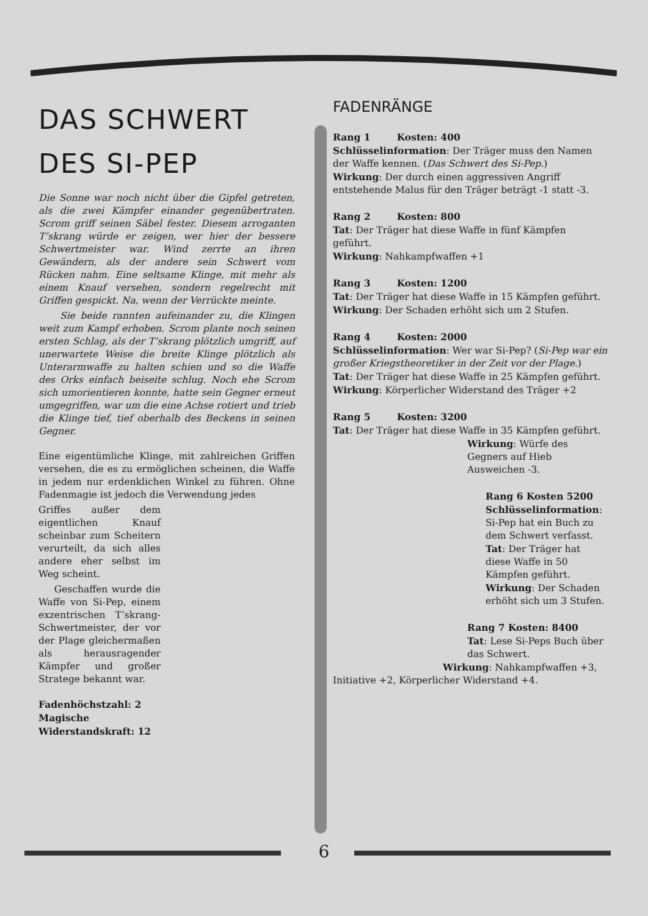DAS SCHWERT
DES SI-PEP
Die Sonne war noch nicht über die Gipfel getreten, als die zwei Kämpfer einander gegenübertraten. Scrom griff seinen Säbel fester. Diesem arroganten T’skrang würde er zeigen, wer hier der bessere Schwertmeister war. Wind zerrte an ihren Gewändern, als der andere sein Schwert vom Rücken nahm. Eine seltsame Klinge, mit mehr als einem Knauf versehen, sondern regelrecht mit Griffen gespickt. Na, wenn der Verrückte meinte.
Sie beide rannten aufeinander zu, die Klingen weit zum Kampf erhoben. Scrom plante noch seinen ersten Schlag, als der T’skrang plötzlich umgriff, auf unerwartete Weise die breite Klinge plötzlich als Unterarmwaffe zu halten schien und so die Waffe des Orks einfach beiseite schlug. Noch ehe Scrom sich umorientieren konnte, hatte sein Gegner erneut umgegriffen, war um die eine Achse rotiert und trieb die Klinge tief, tief oberhalb des Beckens in seinen Gegner.
Eine eigentümliche Klinge, mit zahlreichen Griffen versehen, die es zu ermöglichen scheinen, die Waffe in jedem nur erdenklichen Winkel zu führen. Ohne Fadenmagie ist jedoch die Verwendung jedes
Griffes außer dem eigentlichen Knauf scheinbar zum Scheitern verurteilt, da sich alles andere eher selbst im Weg scheint.
Geschaffen wurde die Waffe von Si-Pep, einem exzentrischen T’skrang-Schwertmeister, der vor der Plage gleichermaßen als herausragender Kämpfer und großer Stratege bekannt war.
Fadenhöchstzahl: 2
Magische Widerstandskraft: 12
FADENRÄNGE
Rang 1 Kosten: 400
Schlüsselinformation: Der Träger muss den Namen der Waffe kennen. (Das Schwert des Si-Pep.)
Wirkung: Der durch einen aggressiven Angriff entstehende Malus für den Träger beträgt -1 statt -3.
Rang 2 Kosten: 800
Tat: Der Träger hat diese Waffe in fünf Kämpfen geführt.
Wirkung: Nahkampfwaffen +1
Rang 3 Kosten: 1200
Tat: Der Träger hat diese Waffe in 15 Kämpfen geführt.
Wirkung: Der Schaden erhöht sich um 2 Stufen.
Rang 4 Kosten: 2000
Schlüsselinformation: Wer war Si-Pep? (Si-Pep war ein großer Kriegstheoretiker in der Zeit vor der Plage.)
Tat: Der Träger hat diese Waffe in 25 Kämpfen geführt.
Wirkung: Körperlicher Widerstand des Träger +2
Rang 5 Kosten: 3200
Tat: Der Träger hat diese Waffe in 35 Kämpfen geführt.
Wirkung: Würfe des Gegners auf Hieb Ausweichen -3.
Rang 6 Kosten 5200
Schlüsselinformation: Si-Pep hat ein Buch zu dem Schwert verfasst.
Tat: Der Träger hat diese Waffe in 50 Kämpfen geführt.
Wirkung: Der Schaden erhöht sich um 3 Stufen.
Rang 7 Kosten: 8400
Tat: Lese Si-Peps Buch über das Schwert.
Wirkung: Nahkampfwaffen +3,
Initiative +2, Körperlicher Widerstand +4.
6